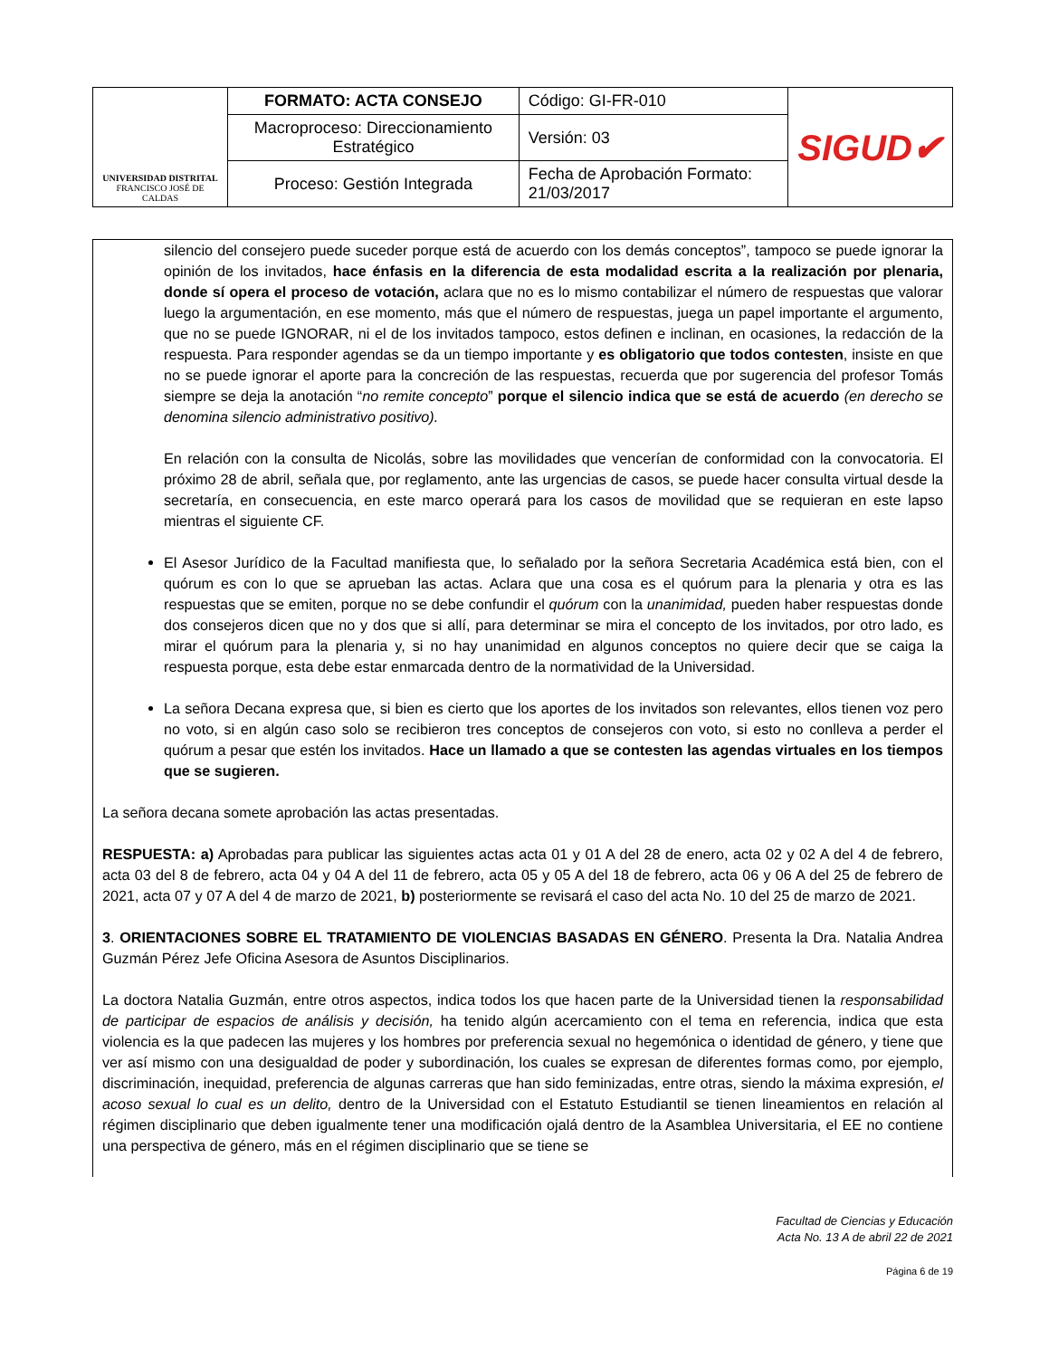| UNIVERSIDAD DISTRITAL FRANCISCO JOSÉ DE CALDAS | FORMATO: ACTA CONSEJO | Código: GI-FR-010 | SIGUD✔ |
| | Macroproceso: Direccionamiento Estratégico | Versión: 03 | |
| | Proceso: Gestión Integrada | Fecha de Aprobación Formato: 21/03/2017 | |
silencio del consejero puede suceder porque está de acuerdo con los demás conceptos”, tampoco se puede ignorar la opinión de los invitados, hace énfasis en la diferencia de esta modalidad escrita a la realización por plenaria, donde sí opera el proceso de votación, aclara que no es lo mismo contabilizar el número de respuestas que valorar luego la argumentación, en ese momento, más que el número de respuestas, juega un papel importante el argumento, que no se puede IGNORAR, ni el de los invitados tampoco, estos definen e inclinan, en ocasiones, la redacción de la respuesta. Para responder agendas se da un tiempo importante y es obligatorio que todos contesten, insiste en que no se puede ignorar el aporte para la concreción de las respuestas, recuerda que por sugerencia del profesor Tomás siempre se deja la anotación “no remite concepto” porque el silencio indica que se está de acuerdo (en derecho se denomina silencio administrativo positivo).
En relación con la consulta de Nicolás, sobre las movilidades que vencerían de conformidad con la convocatoria. El próximo 28 de abril, señala que, por reglamento, ante las urgencias de casos, se puede hacer consulta virtual desde la secretaría, en consecuencia, en este marco operará para los casos de movilidad que se requieran en este lapso mientras el siguiente CF.
El Asesor Jurídico de la Facultad manifiesta que, lo señalado por la señora Secretaria Académica está bien, con el quórum es con lo que se aprueban las actas. Aclara que una cosa es el quórum para la plenaria y otra es las respuestas que se emiten, porque no se debe confundir el quórum con la unanimidad, pueden haber respuestas donde dos consejeros dicen que no y dos que si allí, para determinar se mira el concepto de los invitados, por otro lado, es mirar el quórum para la plenaria y, si no hay unanimidad en algunos conceptos no quiere decir que se caiga la respuesta porque, esta debe estar enmarcada dentro de la normatividad de la Universidad.
La señora Decana expresa que, si bien es cierto que los aportes de los invitados son relevantes, ellos tienen voz pero no voto, si en algún caso solo se recibieron tres conceptos de consejeros con voto, si esto no conlleva a perder el quórum a pesar que estén los invitados. Hace un llamado a que se contesten las agendas virtuales en los tiempos que se sugieren.
La señora decana somete aprobación las actas presentadas.
RESPUESTA: a) Aprobadas para publicar las siguientes actas acta 01 y 01 A del 28 de enero, acta 02 y 02 A del 4 de febrero, acta 03 del 8 de febrero, acta 04 y 04 A del 11 de febrero, acta 05 y 05 A del 18 de febrero, acta 06 y 06 A del 25 de febrero de 2021, acta 07 y 07 A del 4 de marzo de 2021, b) posteriormente se revisará el caso del acta No. 10 del 25 de marzo de 2021.
3. ORIENTACIONES SOBRE EL TRATAMIENTO DE VIOLENCIAS BASADAS EN GÉNERO. Presenta la Dra. Natalia Andrea Guzmán Pérez Jefe Oficina Asesora de Asuntos Disciplinarios.
La doctora Natalia Guzmán, entre otros aspectos, indica todos los que hacen parte de la Universidad tienen la responsabilidad de participar de espacios de análisis y decisión, ha tenido algún acercamiento con el tema en referencia, indica que esta violencia es la que padecen las mujeres y los hombres por preferencia sexual no hegemónica o identidad de género, y tiene que ver así mismo con una desigualdad de poder y subordinación, los cuales se expresan de diferentes formas como, por ejemplo, discriminación, inequidad, preferencia de algunas carreras que han sido feminizadas, entre otras, siendo la máxima expresión, el acoso sexual lo cual es un delito, dentro de la Universidad con el Estatuto Estudiantil se tienen lineamientos en relación al régimen disciplinario que deben igualmente tener una modificación ojalá dentro de la Asamblea Universitaria, el EE no contiene una perspectiva de género, más en el régimen disciplinario que se tiene se
Facultad de Ciencias y Educación
Acta No. 13 A de abril 22 de 2021
Página 6 de 19